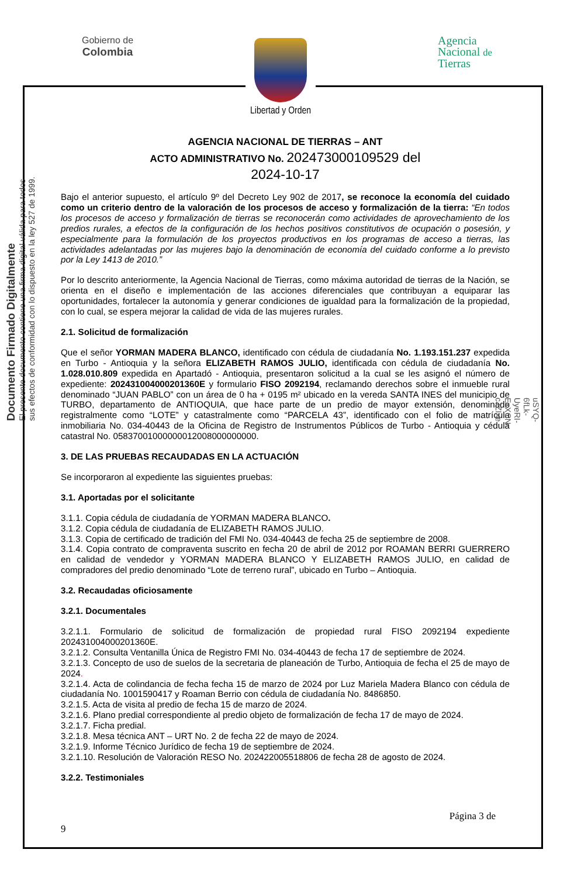Gobierno de
Colombia
Agencia
Nacional de
Tierras
Libertad y Orden
AGENCIA NACIONAL DE TIERRAS – ANT
ACTO ADMINISTRATIVO No. 202473000109529 del
2024-10-17
Bajo el anterior supuesto, el artículo 9º del Decreto Ley 902 de 2017, se reconoce la economía del cuidado como un criterio dentro de la valoración de los procesos de acceso y formalización de la tierra: “En todos los procesos de acceso y formalización de tierras se reconocerán como actividades de aprovechamiento de los predios rurales, a efectos de la configuración de los hechos positivos constitutivos de ocupación o posesión, y especialmente para la formulación de los proyectos productivos en los programas de acceso a tierras, las actividades adelantadas por las mujeres bajo la denominación de economía del cuidado conforme a lo previsto por la Ley 1413 de 2010.”
Por lo descrito anteriormente, la Agencia Nacional de Tierras, como máxima autoridad de tierras de la Nación, se orienta en el diseño e implementación de las acciones diferenciales que contribuyan a equiparar las oportunidades, fortalecer la autonomía y generar condiciones de igualdad para la formalización de la propiedad, con lo cual, se espera mejorar la calidad de vida de las mujeres rurales.
2.1. Solicitud de formalización
Que el señor YORMAN MADERA BLANCO, identificado con cédula de ciudadanía No. 1.193.151.237 expedida en Turbo - Antioquia y la señora ELIZABETH RAMOS JULIO, identificada con cédula de ciudadanía No. 1.028.010.809 expedida en Apartadó - Antioquia, presentaron solicitud a la cual se les asignó el número de expediente: 202431004000201360E y formulario FISO 2092194, reclamando derechos sobre el inmueble rural denominado “JUAN PABLO” con un área de 0 ha + 0195 m² ubicado en la vereda SANTA INES del municipio de TURBO, departamento de ANTIOQUIA, que hace parte de un predio de mayor extensión, denominado registralmente como “LOTE” y catastralmente como “PARCELA 43”, identificado con el folio de matrícula inmobiliaria No. 034-40443 de la Oficina de Registro de Instrumentos Públicos de Turbo - Antioquia y cédula catastral No. 05837001000000012008000000000.
3. DE LAS PRUEBAS RECAUDADAS EN LA ACTUACIÓN
Se incorporaron al expediente las siguientes pruebas:
3.1. Aportadas por el solicitante
3.1.1. Copia cédula de ciudadanía de YORMAN MADERA BLANCO.
3.1.2. Copia cédula de ciudadanía de ELIZABETH RAMOS JULIO.
3.1.3. Copia de certificado de tradición del FMI No. 034-40443 de fecha 25 de septiembre de 2008.
3.1.4. Copia contrato de compraventa suscrito en fecha 20 de abril de 2012 por ROAMAN BERRI GUERRERO en calidad de vendedor y YORMAN MADERA BLANCO Y ELIZABETH RAMOS JULIO, en calidad de compradores del predio denominado “Lote de terreno rural”, ubicado en Turbo – Antioquia.
3.2. Recaudadas oficiosamente
3.2.1. Documentales
3.2.1.1. Formulario de solicitud de formalización de propiedad rural FISO 2092194 expediente 202431004000201360E.
3.2.1.2. Consulta Ventanilla Única de Registro FMI No. 034-40443 de fecha 17 de septiembre de 2024.
3.2.1.3. Concepto de uso de suelos de la secretaria de planeación de Turbo, Antioquia de fecha el 25 de mayo de 2024.
3.2.1.4. Acta de colindancia de fecha fecha 15 de marzo de 2024 por Luz Mariela Madera Blanco con cédula de ciudadanía No. 1001590417 y Roaman Berrio con cédula de ciudadanía No. 8486850.
3.2.1.5. Acta de visita al predio de fecha 15 de marzo de 2024.
3.2.1.6. Plano predial correspondiente al predio objeto de formalización de fecha 17 de mayo de 2024.
3.2.1.7. Ficha predial.
3.2.1.8. Mesa técnica ANT – URT No. 2 de fecha 22 de mayo de 2024.
3.2.1.9. Informe Técnico Jurídico de fecha 19 de septiembre de 2024.
3.2.1.10. Resolución de Valoración RESO No. 202422005518806 de fecha 28 de agosto de 2024.
3.2.2. Testimoniales
Página 3 de
9
Documento Firmado Digitalmente
El presente documento contiene una firma digital válida para todos
sus efectos de conformidad con lo dispuesto en la ley 527 de 1999.
uSYQ-6fLk-UyeRI-ExXCN-cJZIxe